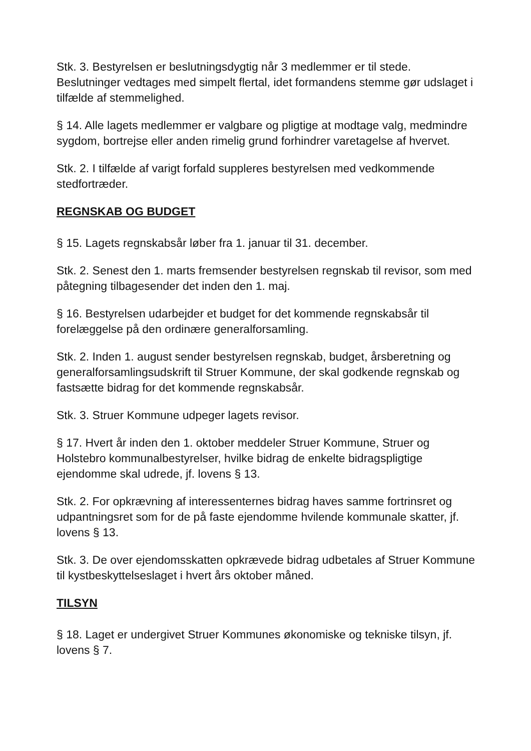Stk. 3. Bestyrelsen er beslutningsdygtig når 3 medlemmer er til stede. Beslutninger vedtages med simpelt flertal, idet formandens stemme gør udslaget i tilfælde af stemmelighed.
§ 14. Alle lagets medlemmer er valgbare og pligtige at modtage valg, medmindre sygdom, bortrejse eller anden rimelig grund forhindrer varetagelse af hvervet.
Stk. 2. I tilfælde af varigt forfald suppleres bestyrelsen med vedkommende stedfortræder.
REGNSKAB OG BUDGET
§ 15. Lagets regnskabsår løber fra 1. januar til 31. december.
Stk. 2. Senest den 1. marts fremsender bestyrelsen regnskab til revisor, som med påtegning tilbagesender det inden den 1. maj.
§ 16. Bestyrelsen udarbejder et budget for det kommende regnskabsår til forelæggelse på den ordinære generalforsamling.
Stk. 2. Inden 1. august sender bestyrelsen regnskab, budget, årsberetning og generalforsamlingsudskrift til Struer Kommune, der skal godkende regnskab og fastsætte bidrag for det kommende regnskabsår.
Stk. 3. Struer Kommune udpeger lagets revisor.
§ 17. Hvert år inden den 1. oktober meddeler Struer Kommune, Struer og Holstebro kommunalbestyrelser, hvilke bidrag de enkelte bidragspligtige ejendomme skal udrede, jf. lovens § 13.
Stk. 2. For opkrævning af interessenternes bidrag haves samme fortrinsret og udpantningsret som for de på faste ejendomme hvilende kommunale skatter, jf. lovens § 13.
Stk. 3. De over ejendomsskatten opkrævede bidrag udbetales af Struer Kommune til kystbeskyttelseslaget i hvert års oktober måned.
TILSYN
§ 18. Laget er undergivet Struer Kommunes økonomiske og tekniske tilsyn, jf. lovens § 7.